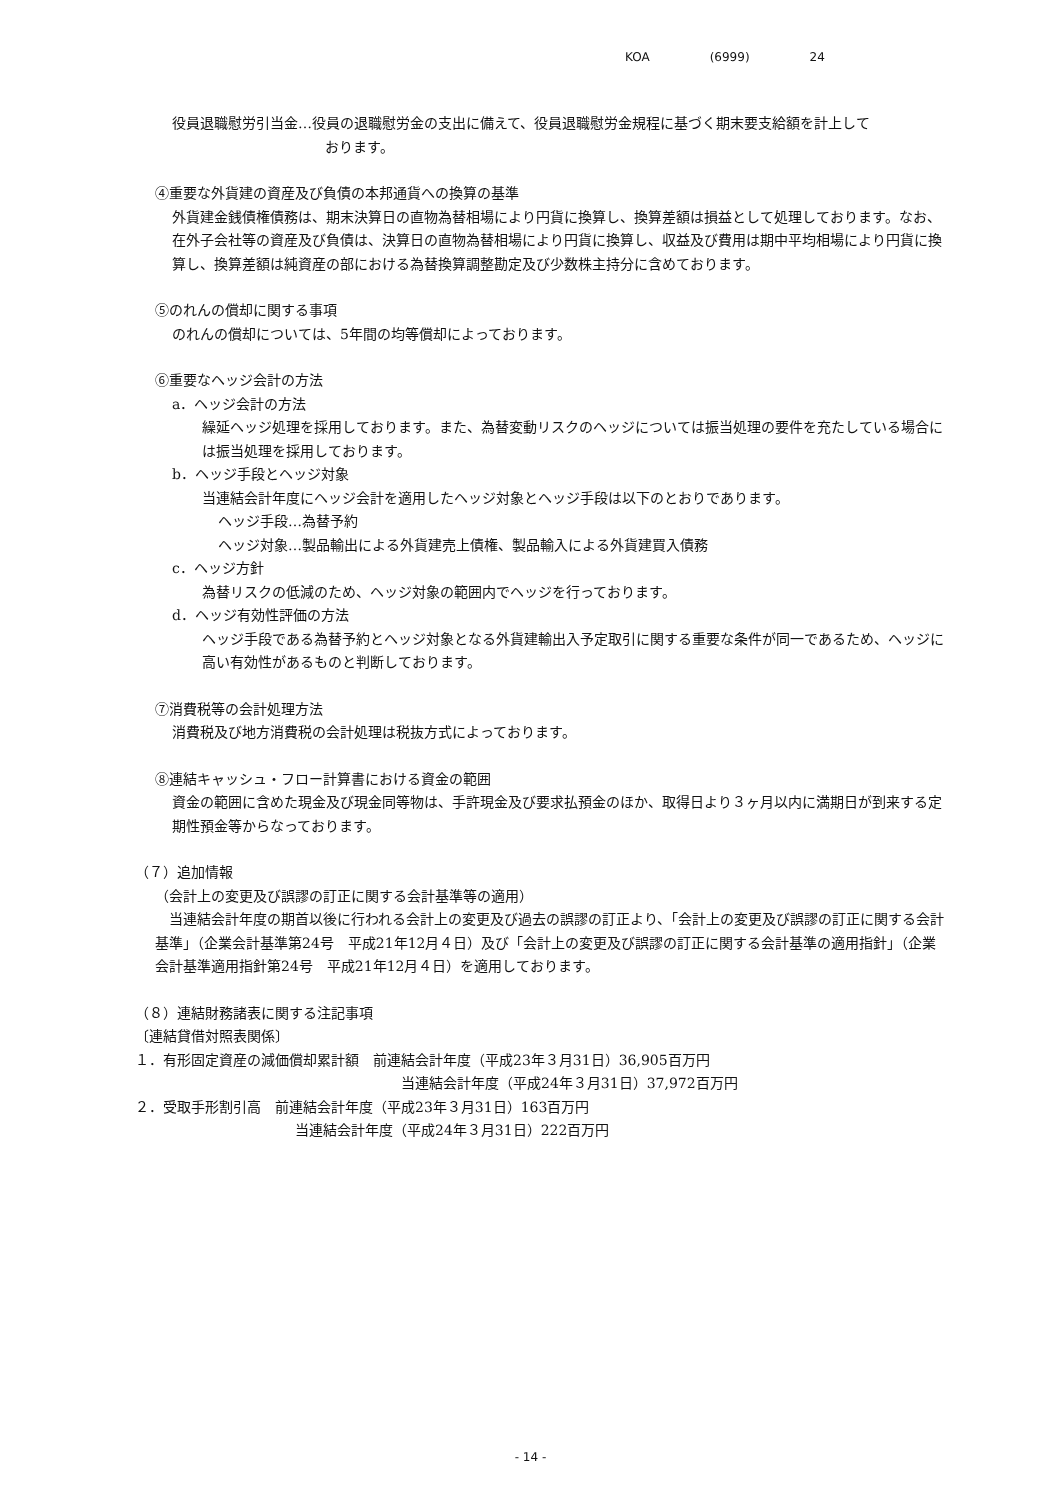KOA (6999) 24
役員退職慰労引当金…役員の退職慰労金の支出に備えて、役員退職慰労金規程に基づく期末要支給額を計上して
おります。
④重要な外貨建の資産及び負債の本邦通貨への換算の基準
外貨建金銭債権債務は、期末決算日の直物為替相場により円貨に換算し、換算差額は損益として処理しております。なお、在外子会社等の資産及び負債は、決算日の直物為替相場により円貨に換算し、収益及び費用は期中平均相場により円貨に換算し、換算差額は純資産の部における為替換算調整勘定及び少数株主持分に含めております。
⑤のれんの償却に関する事項
のれんの償却については、5年間の均等償却によっております。
⑥重要なヘッジ会計の方法
a．ヘッジ会計の方法
繰延ヘッジ処理を採用しております。また、為替変動リスクのヘッジについては振当処理の要件を充たしている場合には振当処理を採用しております。
b．ヘッジ手段とヘッジ対象
当連結会計年度にヘッジ会計を適用したヘッジ対象とヘッジ手段は以下のとおりであります。
ヘッジ手段…為替予約
ヘッジ対象…製品輸出による外貨建売上債権、製品輸入による外貨建買入債務
c．ヘッジ方針
為替リスクの低減のため、ヘッジ対象の範囲内でヘッジを行っております。
d．ヘッジ有効性評価の方法
ヘッジ手段である為替予約とヘッジ対象となる外貨建輸出入予定取引に関する重要な条件が同一であるため、ヘッジに高い有効性があるものと判断しております。
⑦消費税等の会計処理方法
消費税及び地方消費税の会計処理は税抜方式によっております。
⑧連結キャッシュ・フロー計算書における資金の範囲
資金の範囲に含めた現金及び現金同等物は、手許現金及び要求払預金のほか、取得日より３ヶ月以内に満期日が到来する定期性預金等からなっております。
（７）追加情報
（会計上の変更及び誤謬の訂正に関する会計基準等の適用）
　当連結会計年度の期首以後に行われる会計上の変更及び過去の誤謬の訂正より、「会計上の変更及び誤謬の訂正に関する会計基準」（企業会計基準第24号　平成21年12月４日）及び「会計上の変更及び誤謬の訂正に関する会計基準の適用指針」（企業会計基準適用指針第24号　平成21年12月４日）を適用しております。
（８）連結財務諸表に関する注記事項
〔連結貸借対照表関係〕
１．有形固定資産の減価償却累計額　前連結会計年度（平成23年３月31日）36,905百万円
当連結会計年度（平成24年３月31日）37,972百万円
２．受取手形割引高　前連結会計年度（平成23年３月31日）163百万円
当連結会計年度（平成24年３月31日）222百万円
- 14 -